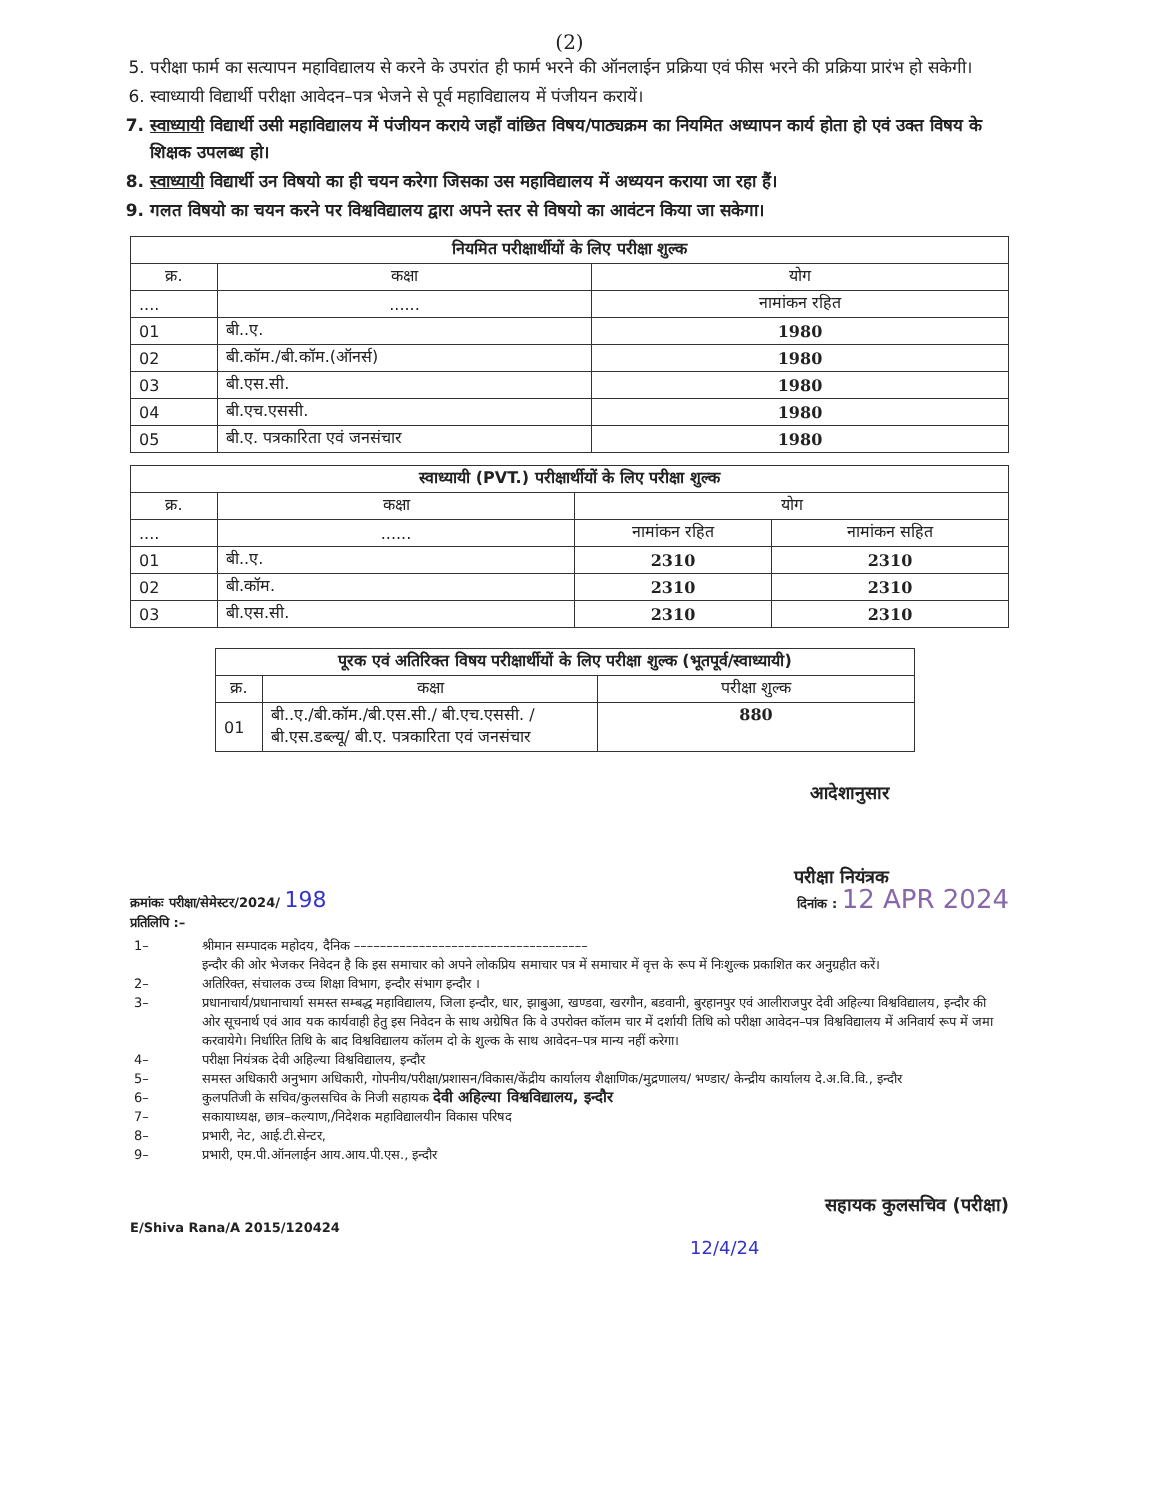(2)
5. परीक्षा फार्म का सत्यापन महाविद्यालय से करने के उपरांत ही फार्म भरने की ऑनलाईन प्रक्रिया एवं फीस भरने की प्रक्रिया प्रारंभ हो सकेगी।
6. स्वाध्यायी विद्यार्थी परीक्षा आवेदन–पत्र भेजने से पूर्व महाविद्यालय में पंजीयन करायें।
7. स्वाध्यायी विद्यार्थी उसी महाविद्यालय में पंजीयन कराये जहाँ वांछित विषय/पाठ्यक्रम का नियमित अध्यापन कार्य होता हो एवं उक्त विषय के शिक्षक उपलब्ध हो।
8. स्वाध्यायी विद्यार्थी उन विषयो का ही चयन करेगा जिसका उस महाविद्यालय में अध्ययन कराया जा रहा हैं।
9. गलत विषयो का चयन करने पर विश्वविद्यालय द्वारा अपने स्तर से विषयो का आवंटन किया जा सकेगा।
| नियमित परीक्षार्थीयों के लिए परीक्षा शुल्क | | |
| --- | --- | --- |
| क्र. | कक्षा | योग |
| .... | ...... | नामांकन रहित |
| 01 | बी..ए. | 1980 |
| 02 | बी.कॉम./बी.कॉम.(ऑनर्स) | 1980 |
| 03 | बी.एस.सी. | 1980 |
| 04 | बी.एच.एससी. | 1980 |
| 05 | बी.ए. पत्रकारिता एवं जनसंचार | 1980 |
| स्वाध्यायी (PVT.) परीक्षार्थीयों के लिए परीक्षा शुल्क | | | |
| --- | --- | --- | --- |
| क्र. | कक्षा | योग | |
| .... | ...... | नामांकन रहित | नामांकन सहित |
| 01 | बी..ए. | 2310 | 2310 |
| 02 | बी.कॉम. | 2310 | 2310 |
| 03 | बी.एस.सी. | 2310 | 2310 |
| पूरक एवं अतिरिक्त विषय परीक्षार्थीयों के लिए परीक्षा शुल्क (भूतपूर्व/स्वाध्यायी) | | |
| --- | --- | --- |
| क्र. | कक्षा | परीक्षा शुल्क |
| 01 | बी..ए./बी.कॉम./बी.एस.सी./ बी.एच.एससी. /बी.एस.डब्ल्यू/ बी.ए. पत्रकारिता एवं जनसंचार | 880 |
आदेशानुसार
परीक्षा नियंत्रक
क्रमांकः परीक्षा/सेमेस्टर/2024/ 198 दिनांक : 12 APR 2024
प्रतिलिपि :–
| 1– | श्रीमान सम्पादक महोदय, दैनिक –––––––––––––––––––––––––––––––––––– इन्दौर की ओर भेजकर निवेदन है कि इस समाचार को अपने लोकप्रिय समाचार पत्र में समाचार में वृत्त के रूप में निःशुल्क प्रकाशित कर अनुग्रहीत करें। |
| 2– | अतिरिक्त, संचालक उच्च शिक्षा विभाग, इन्दौर संभाग इन्दौर । |
| 3– | प्रधानाचार्य/प्रधानाचार्या समस्त सम्बद्ध महाविद्यालय, जिला इन्दौर, धार, झाबुआ, खण्डवा, खरगौन, बडवानी, बुरहानपुर एवं आलीराजपुर देवी अहिल्या विश्वविद्यालय, इन्दौर की ओर सूचनार्थ एवं आव यक कार्यवाही हेतु इस निवेदन के साथ अग्रेषित कि वे उपरोक्त कॉलम चार में दर्शायी तिथि को परीक्षा आवेदन–पत्र विश्वविद्यालय में अनिवार्य रूप में जमा करवायेगे। निर्धारित तिथि के बाद विश्वविद्यालय कॉलम दो के शुल्क के साथ आवेदन–पत्र मान्य नहीं करेगा। |
| 4– | परीक्षा नियंत्रक देवी अहिल्या विश्वविद्यालय, इन्दौर |
| 5– | समस्त अधिकारी अनुभाग अधिकारी, गोपनीय/परीक्षा/प्रशासन/विकास/केंद्रीय कार्यालय शैक्षाणिक/मुद्रणालय/ भण्डार/ केन्द्रीय कार्यालय दे.अ.वि.वि., इन्दौर |
| 6– | कुलपतिजी के सचिव/कुलसचिव के निजी सहायक देवी अहिल्या विश्वविद्यालय, इन्दौर |
| 7– | सकायाध्यक्ष, छात्र–कल्याण,/निदेशक महाविद्यालयीन विकास परिषद |
| 8– | प्रभारी, नेट, आई.टी.सेन्टर, |
| 9– | प्रभारी, एम.पी.ऑनलाईन आय.आय.पी.एस., इन्दौर |
सहायक कुलसचिव (परीक्षा)
E/Shiva Rana/A 2015/120424
12/4/24